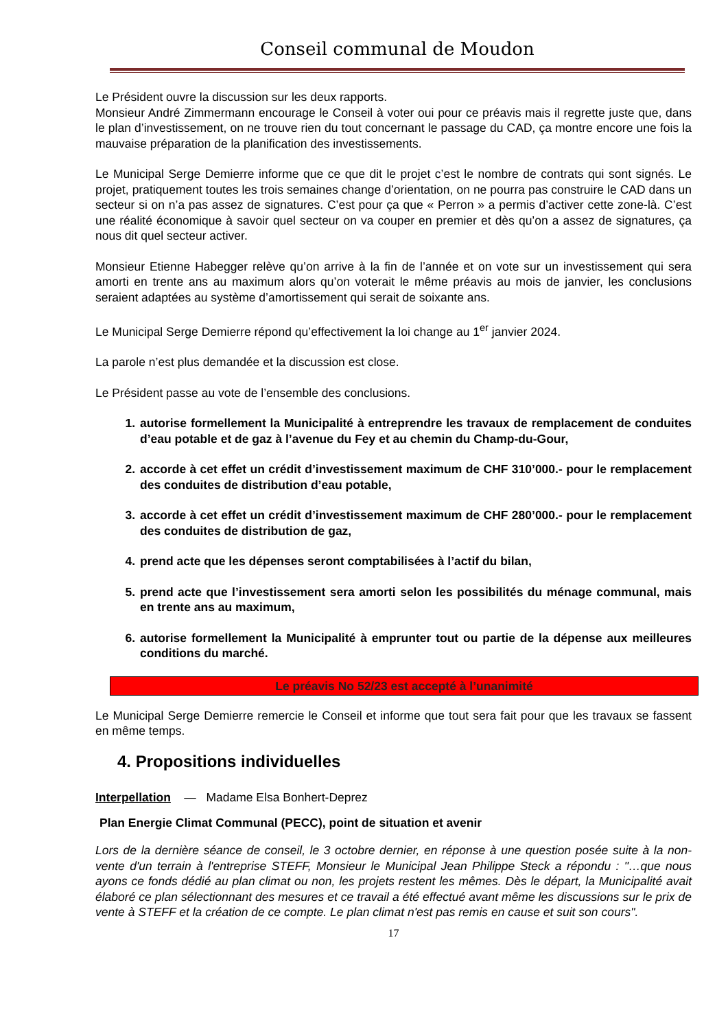Conseil communal de Moudon
Le Président ouvre la discussion sur les deux rapports.
Monsieur André Zimmermann encourage le Conseil à voter oui pour ce préavis mais il regrette juste que, dans le plan d’investissement, on ne trouve rien du tout concernant le passage du CAD, ça montre encore une fois la mauvaise préparation de la planification des investissements.
Le Municipal Serge Demierre informe que ce que dit le projet c’est le nombre de contrats qui sont signés. Le projet, pratiquement toutes les trois semaines change d’orientation, on ne pourra pas construire le CAD dans un secteur si on n’a pas assez de signatures. C’est pour ça que « Perron » a permis d’activer cette zone-là. C’est une réalité économique à savoir quel secteur on va couper en premier et dès qu’on a assez de signatures, ça nous dit quel secteur activer.
Monsieur Etienne Habegger relève qu’on arrive à la fin de l’année et on vote sur un investissement qui sera amorti en trente ans au maximum alors qu’on voterait le même préavis au mois de janvier, les conclusions seraient adaptées au système d’amortissement qui serait de soixante ans.
Le Municipal Serge Demierre répond qu’effectivement la loi change au 1<sup>er</sup> janvier 2024.
La parole n’est plus demandée et la discussion est close.
Le Président passe au vote de l’ensemble des conclusions.
1. autorise formellement la Municipalité à entreprendre les travaux de remplacement de conduites d’eau potable et de gaz à l’avenue du Fey et au chemin du Champ-du-Gour,
2. accorde à cet effet un crédit d’investissement maximum de CHF 310’000.- pour le remplacement des conduites de distribution d’eau potable,
3. accorde à cet effet un crédit d’investissement maximum de CHF 280’000.- pour le remplacement des conduites de distribution de gaz,
4. prend acte que les dépenses seront comptabilisées à l’actif du bilan,
5. prend acte que l’investissement sera amorti selon les possibilités du ménage communal, mais en trente ans au maximum,
6. autorise formellement la Municipalité à emprunter tout ou partie de la dépense aux meilleures conditions du marché.
Le préavis No 52/23 est accepté à l’unanimité
Le Municipal Serge Demierre remercie le Conseil et informe que tout sera fait pour que les travaux se fassent en même temps.
4. Propositions individuelles
Interpellation — Madame Elsa Bonhert-Deprez
Plan Energie Climat Communal (PECC), point de situation et avenir
Lors de la dernière séance de conseil, le 3 octobre dernier, en réponse à une question posée suite à la non-vente d'un terrain à l'entreprise STEFF, Monsieur le Municipal Jean Philippe Steck a répondu : "…que nous ayons ce fonds dédié au plan climat ou non, les projets restent les mêmes. Dès le départ, la Municipalité avait élaboré ce plan sélectionnant des mesures et ce travail a été effectué avant même les discussions sur le prix de vente à STEFF et la création de ce compte. Le plan climat n'est pas remis en cause et suit son cours".
17